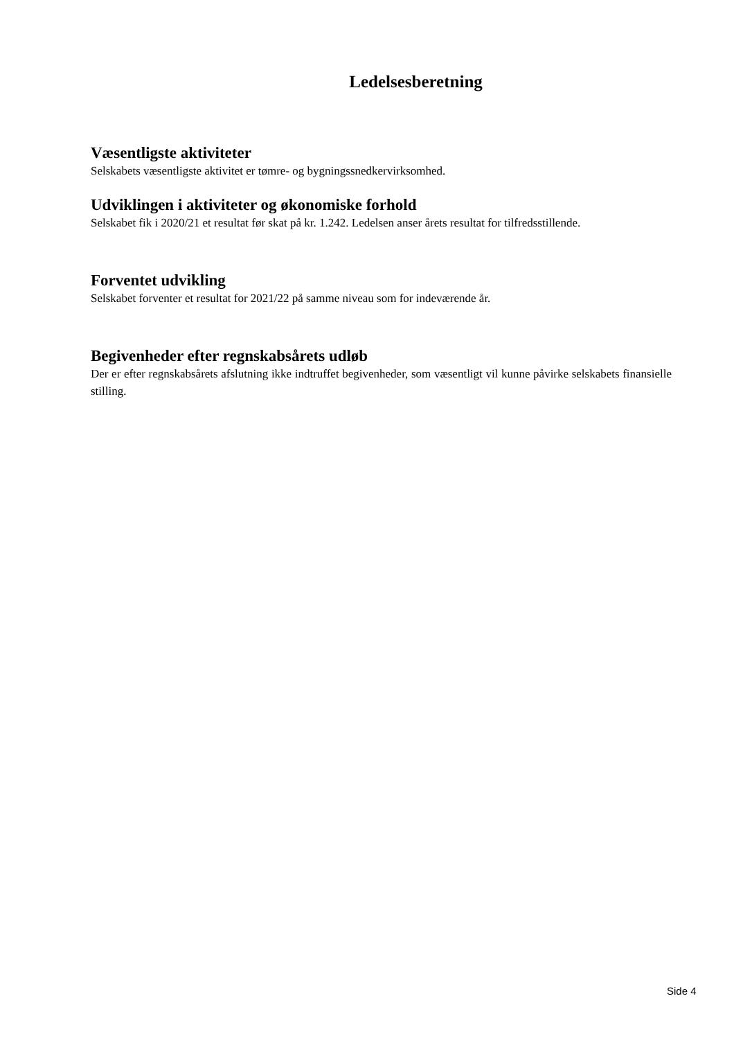Ledelsesberetning
Væsentligste aktiviteter
Selskabets væsentligste aktivitet er tømre- og bygningssnedkervirksomhed.
Udviklingen i aktiviteter og økonomiske forhold
Selskabet fik i 2020/21 et resultat før skat på kr. 1.242. Ledelsen anser årets resultat for tilfredsstillende.
Forventet udvikling
Selskabet forventer et resultat for 2021/22 på samme niveau som for indeværende år.
Begivenheder efter regnskabsårets udløb
Der er efter regnskabsårets afslutning ikke indtruffet begivenheder, som væsentligt vil kunne påvirke selskabets finansielle stilling.
Side 4